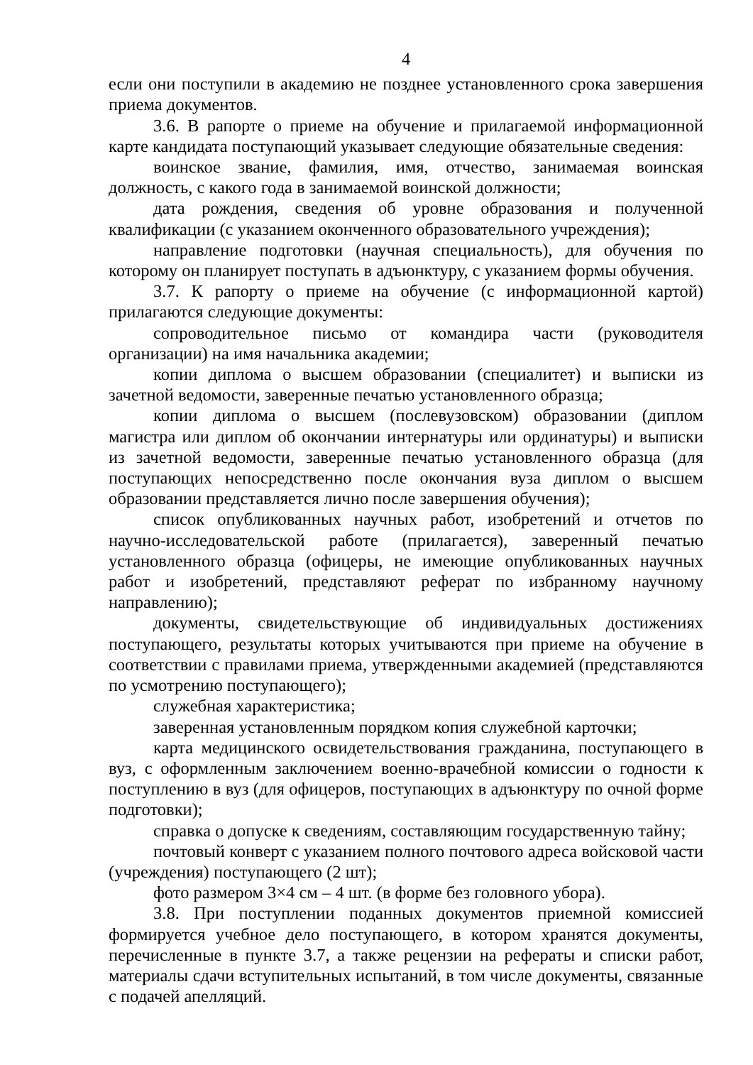4
если они поступили в академию не позднее установленного срока завершения приема документов.
3.6. В рапорте о приеме на обучение и прилагаемой информационной карте кандидата поступающий указывает следующие обязательные сведения:
воинское звание, фамилия, имя, отчество, занимаемая воинская должность, с какого года в занимаемой воинской должности;
дата рождения, сведения об уровне образования и полученной квалификации (с указанием оконченного образовательного учреждения);
направление подготовки (научная специальность), для обучения по которому он планирует поступать в адъюнктуру, с указанием формы обучения.
3.7. К рапорту о приеме на обучение (с информационной картой) прилагаются следующие документы:
сопроводительное письмо от командира части (руководителя организации) на имя начальника академии;
копии диплома о высшем образовании (специалитет) и выписки из зачетной ведомости, заверенные печатью установленного образца;
копии диплома о высшем (послевузовском) образовании (диплом магистра или диплом об окончании интернатуры или ординатуры) и выписки из зачетной ведомости, заверенные печатью установленного образца (для поступающих непосредственно после окончания вуза диплом о высшем образовании представляется лично после завершения обучения);
список опубликованных научных работ, изобретений и отчетов по научно-исследовательской работе (прилагается), заверенный печатью установленного образца (офицеры, не имеющие опубликованных научных работ и изобретений, представляют реферат по избранному научному направлению);
документы, свидетельствующие об индивидуальных достижениях поступающего, результаты которых учитываются при приеме на обучение в соответствии с правилами приема, утвержденными академией (представляются по усмотрению поступающего);
служебная характеристика;
заверенная установленным порядком копия служебной карточки;
карта медицинского освидетельствования гражданина, поступающего в вуз, с оформленным заключением военно-врачебной комиссии о годности к поступлению в вуз (для офицеров, поступающих в адъюнктуру по очной форме подготовки);
справка о допуске к сведениям, составляющим государственную тайну;
почтовый конверт с указанием полного почтового адреса войсковой части (учреждения) поступающего (2 шт);
фото размером 3×4 см – 4 шт. (в форме без головного убора).
3.8. При поступлении поданных документов приемной комиссией формируется учебное дело поступающего, в котором хранятся документы, перечисленные в пункте 3.7, а также рецензии на рефераты и списки работ, материалы сдачи вступительных испытаний, в том числе документы, связанные с подачей апелляций.